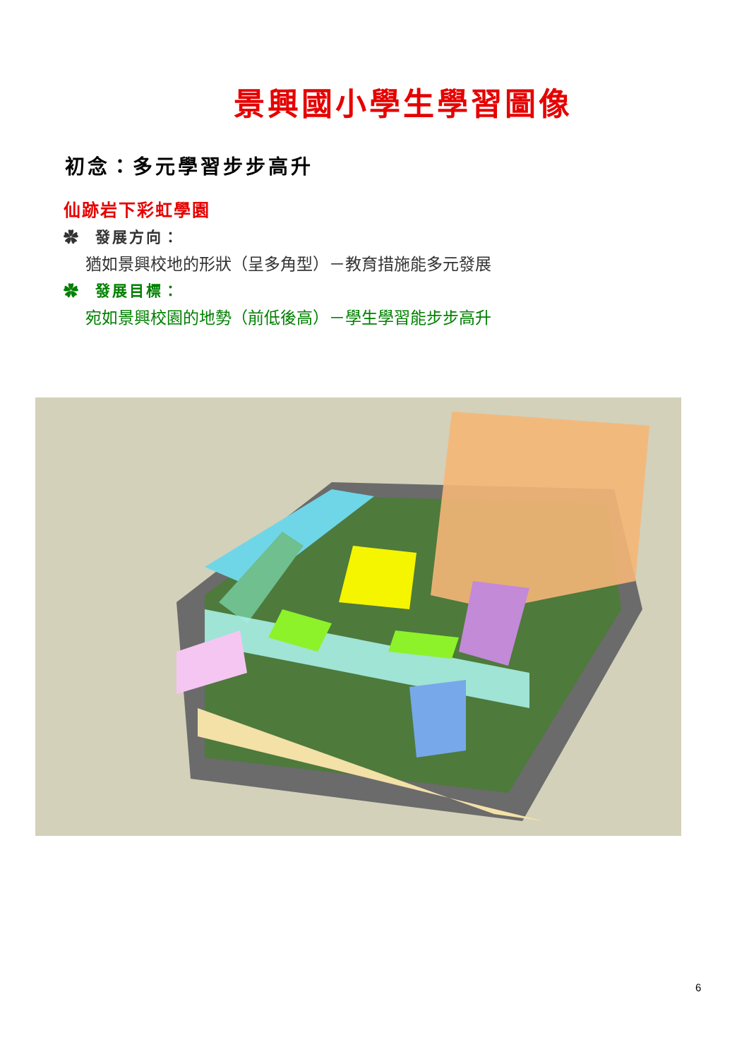景興國小學生學習圖像
初念：多元學習步步高升
仙跡岩下彩虹學園
✿ 發展方向：
猶如景興校地的形狀（呈多角型）－教育措施能多元發展
✿ 發展目標：
宛如景興校園的地勢（前低後高）－學生學習能步步高升
6